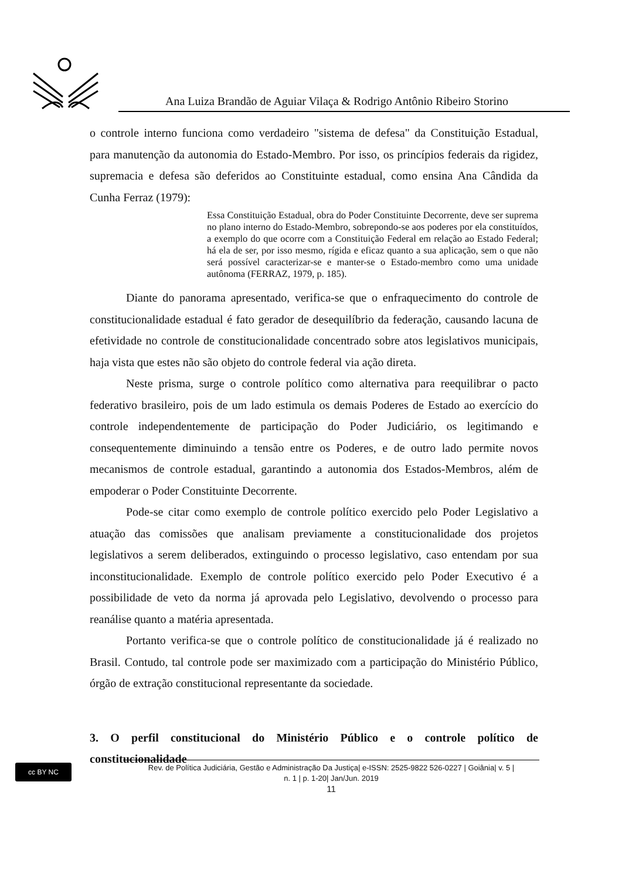Ana Luiza Brandão de Aguiar Vilaça & Rodrigo Antônio Ribeiro Storino
o controle interno funciona como verdadeiro "sistema de defesa" da Constituição Estadual, para manutenção da autonomia do Estado-Membro. Por isso, os princípios federais da rigidez, supremacia e defesa são deferidos ao Constituinte estadual, como ensina Ana Cândida da Cunha Ferraz (1979):
Essa Constituição Estadual, obra do Poder Constituinte Decorrente, deve ser suprema no plano interno do Estado-Membro, sobrepondo-se aos poderes por ela constituídos, a exemplo do que ocorre com a Constituição Federal em relação ao Estado Federal; há ela de ser, por isso mesmo, rígida e eficaz quanto a sua aplicação, sem o que não será possível caracterizar-se e manter-se o Estado-membro como uma unidade autônoma (FERRAZ, 1979, p. 185).
Diante do panorama apresentado, verifica-se que o enfraquecimento do controle de constitucionalidade estadual é fato gerador de desequilíbrio da federação, causando lacuna de efetividade no controle de constitucionalidade concentrado sobre atos legislativos municipais, haja vista que estes não são objeto do controle federal via ação direta.
Neste prisma, surge o controle político como alternativa para reequilibrar o pacto federativo brasileiro, pois de um lado estimula os demais Poderes de Estado ao exercício do controle independentemente de participação do Poder Judiciário, os legitimando e consequentemente diminuindo a tensão entre os Poderes, e de outro lado permite novos mecanismos de controle estadual, garantindo a autonomia dos Estados-Membros, além de empoderar o Poder Constituinte Decorrente.
Pode-se citar como exemplo de controle político exercido pelo Poder Legislativo a atuação das comissões que analisam previamente a constitucionalidade dos projetos legislativos a serem deliberados, extinguindo o processo legislativo, caso entendam por sua inconstitucionalidade. Exemplo de controle político exercido pelo Poder Executivo é a possibilidade de veto da norma já aprovada pelo Legislativo, devolvendo o processo para reanálise quanto a matéria apresentada.
Portanto verifica-se que o controle político de constitucionalidade já é realizado no Brasil. Contudo, tal controle pode ser maximizado com a participação do Ministério Público, órgão de extração constitucional representante da sociedade.
3. O perfil constitucional do Ministério Público e o controle político de constitucionalidade
cc BY NC
Rev. de Política Judiciária, Gestão e Administração Da Justiça| e-ISSN: 2525-9822 526-0227 | Goiânia| v. 5 |
n. 1 | p. 1-20| Jan/Jun. 2019
11